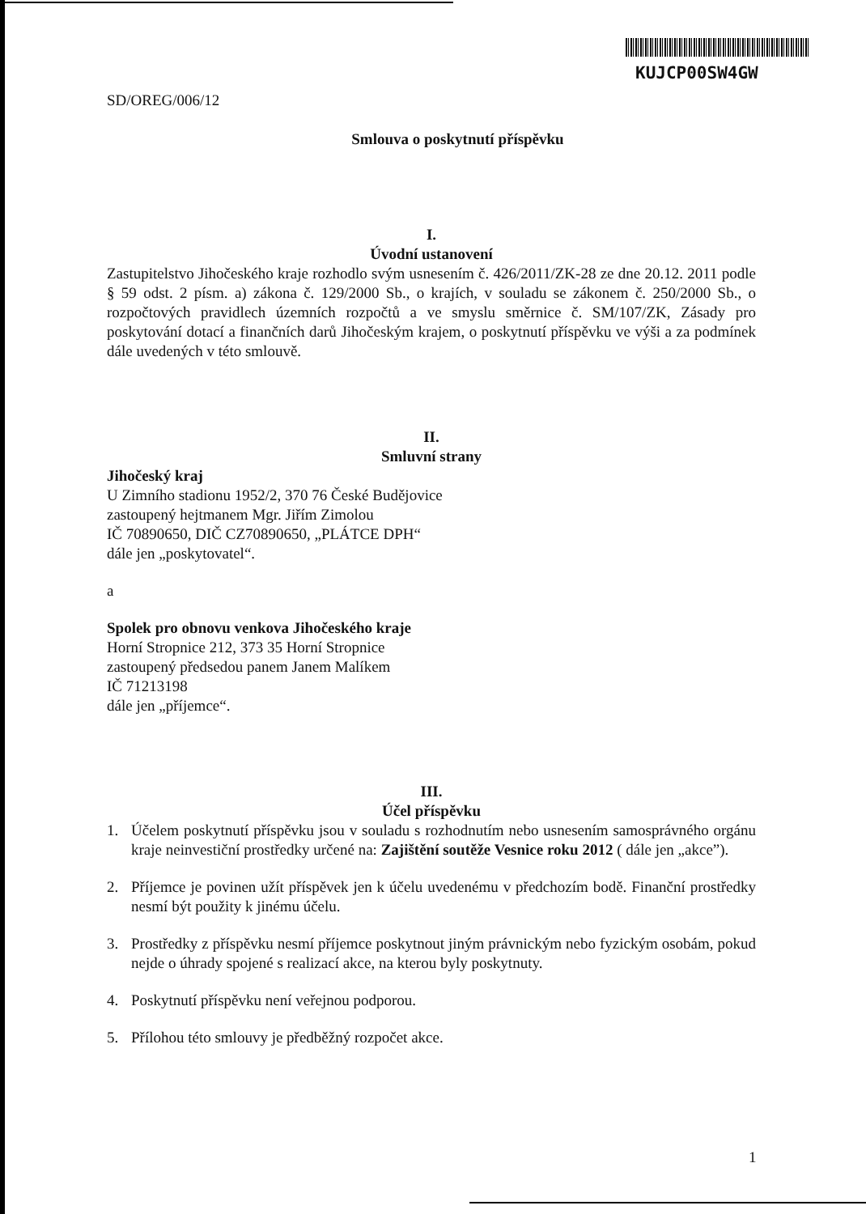KUJCP00SW4GW
SD/OREG/006/12
Smlouva o poskytnutí příspěvku
I.
Úvodní ustanovení
Zastupitelstvo Jihočeského kraje rozhodlo svým usnesením č. 426/2011/ZK-28 ze dne 20.12. 2011 podle § 59 odst. 2 písm. a) zákona č. 129/2000 Sb., o krajích, v souladu se zákonem č. 250/2000 Sb., o rozpočtových pravidlech územních rozpočtů a ve smyslu směrnice č. SM/107/ZK, Zásady pro poskytování dotací a finančních darů Jihočeským krajem, o poskytnutí příspěvku ve výši a za podmínek dále uvedených v této smlouvě.
II.
Smluvní strany
Jihočeský kraj
U Zimního stadionu 1952/2, 370 76 České Budějovice
zastoupený hejtmanem Mgr. Jiřím Zimolou
IČ 70890650, DIČ CZ70890650, „PLÁTCE DPH“
dále jen „poskytovatel“.
a
Spolek pro obnovu venkova Jihočeského kraje
Horní Stropnice 212, 373 35 Horní Stropnice
zastoupený předsedou panem Janem Malíkem
IČ 71213198
dále jen „příjemce“.
III.
Účel příspěvku
1. Účelem poskytnutí příspěvku jsou v souladu s rozhodnutím nebo usnesením samosprávného orgánu kraje neinvestiční prostředky určené na: Zajištění soutěže Vesnice roku 2012 ( dále jen „akce”).
2. Příjemce je povinen užít příspěvek jen k účelu uvedenému v předchozím bodě. Finanční prostředky nesmí být použity k jinému účelu.
3. Prostředky z příspěvku nesmí příjemce poskytnout jiným právnickým nebo fyzickým osobám, pokud nejde o úhrady spojené s realizací akce, na kterou byly poskytnuty.
4. Poskytnutí příspěvku není veřejnou podporou.
5. Přílohou této smlouvy je předběžný rozpočet akce.
1